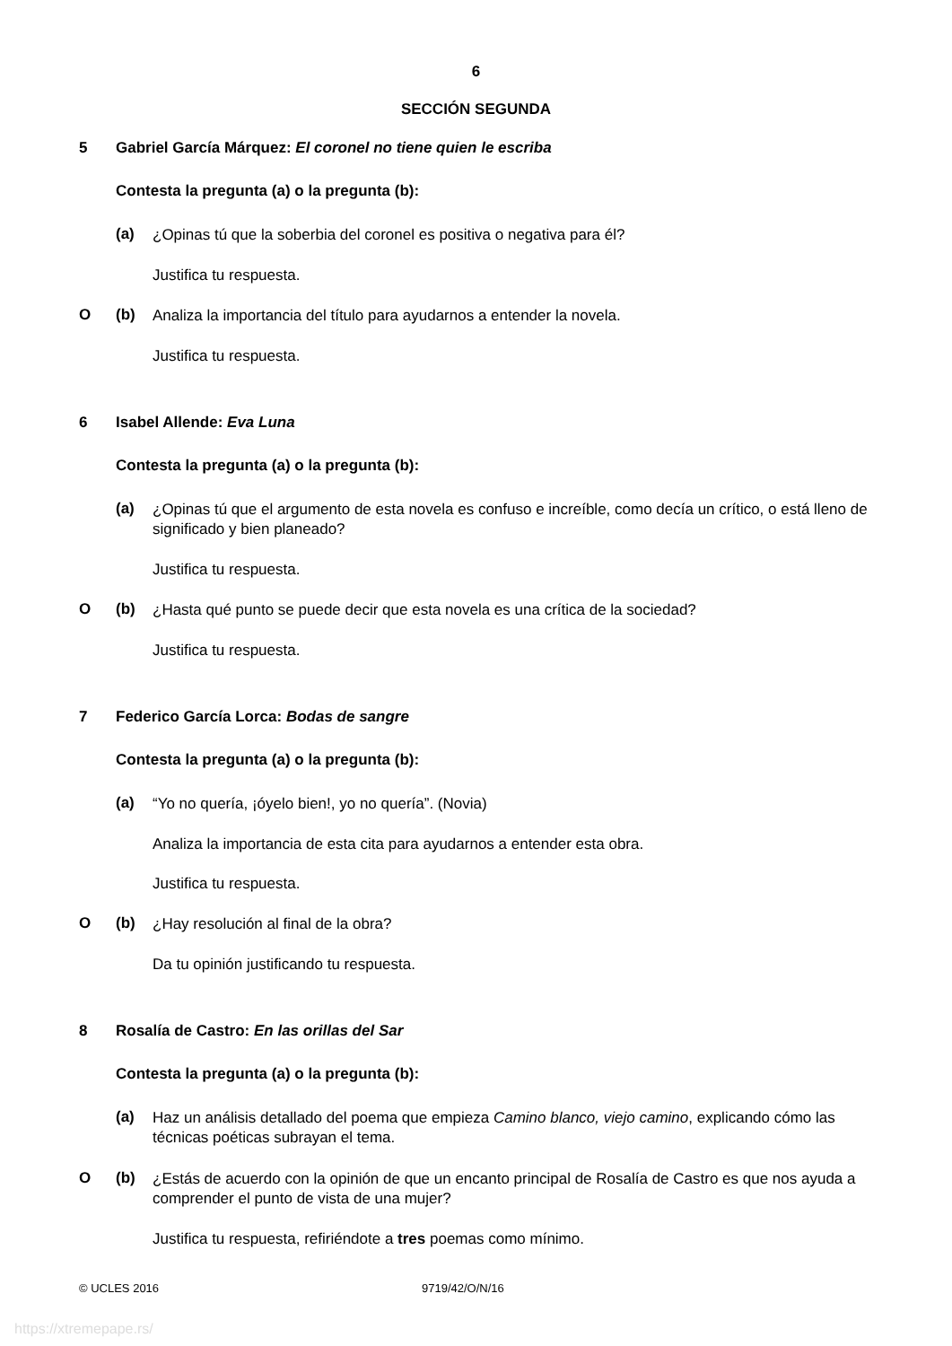6
SECCIÓN SEGUNDA
5 Gabriel García Márquez: El coronel no tiene quien le escriba
Contesta la pregunta (a) o la pregunta (b):
(a) ¿Opinas tú que la soberbia del coronel es positiva o negativa para él?
Justifica tu respuesta.
O (b) Analiza la importancia del título para ayudarnos a entender la novela.
Justifica tu respuesta.
6 Isabel Allende: Eva Luna
Contesta la pregunta (a) o la pregunta (b):
(a) ¿Opinas tú que el argumento de esta novela es confuso e increíble, como decía un crítico, o está lleno de significado y bien planeado?
Justifica tu respuesta.
O (b) ¿Hasta qué punto se puede decir que esta novela es una crítica de la sociedad?
Justifica tu respuesta.
7 Federico García Lorca: Bodas de sangre
Contesta la pregunta (a) o la pregunta (b):
(a) “Yo no quería, ¡óyelo bien!, yo no quería”. (Novia)
Analiza la importancia de esta cita para ayudarnos a entender esta obra.
Justifica tu respuesta.
O (b) ¿Hay resolución al final de la obra?
Da tu opinión justificando tu respuesta.
8 Rosalía de Castro: En las orillas del Sar
Contesta la pregunta (a) o la pregunta (b):
(a) Haz un análisis detallado del poema que empieza Camino blanco, viejo camino, explicando cómo las técnicas poéticas subrayan el tema.
O (b) ¿Estás de acuerdo con la opinión de que un encanto principal de Rosalía de Castro es que nos ayuda a comprender el punto de vista de una mujer?
Justifica tu respuesta, refiriéndote a tres poemas como mínimo.
© UCLES 2016 9719/42/O/N/16
https://xtremepape.rs/